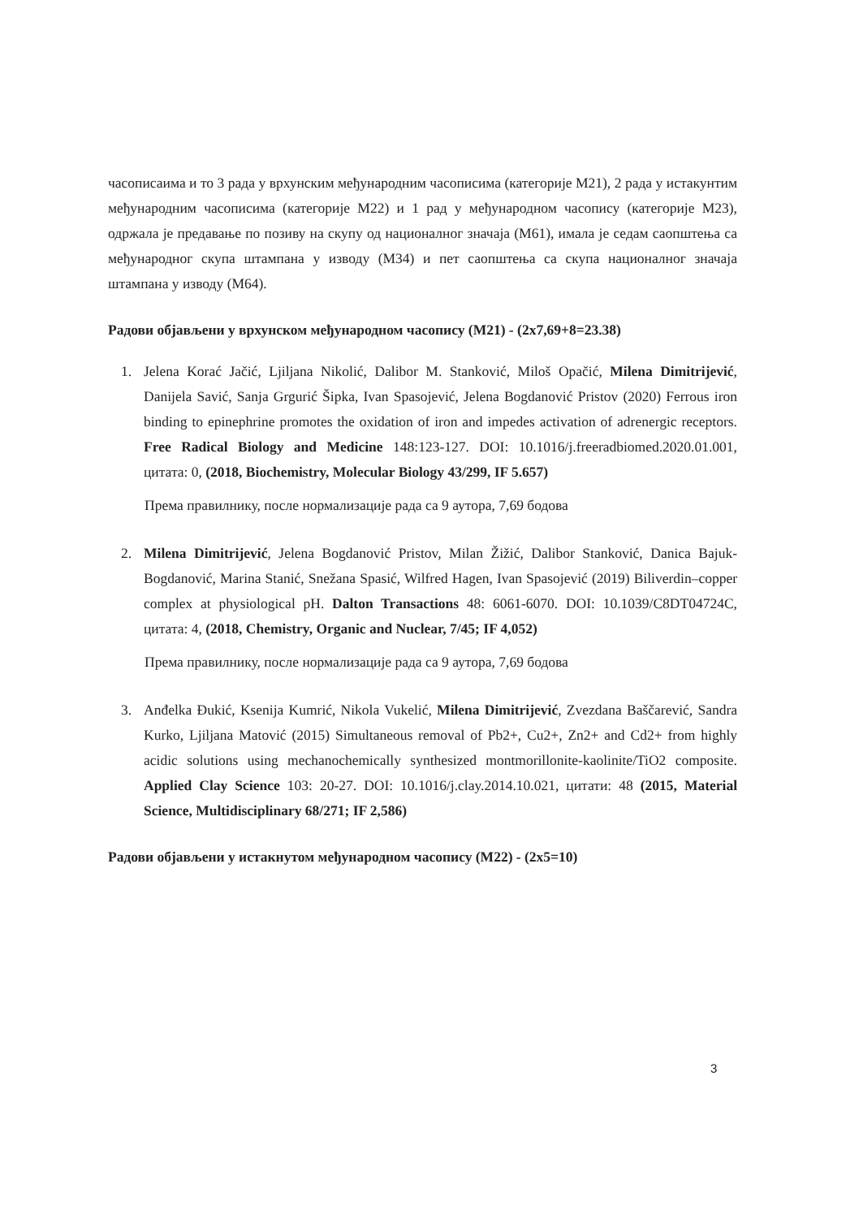часописаима и то 3 рада у врхунским међународним часописима (категорије М21), 2 рада у истакунтим међународним часописима (категорије М22) и 1 рад у међународном часопису (категорије М23), одржала је предавање по позиву на скупу од националног значаја (М61), имала је седам саопштења са међународног скупа штампана у изводу (М34) и пет саопштења са скупа националног значаја штампана у изводу (М64).
Радови објављени у врхунском међународном часопису (М21) - (2x7,69+8=23.38)
1. Jelena Korać Jačić, Ljiljana Nikolić, Dalibor M. Stanković, Miloš Opačić, Milena Dimitrijević, Danijela Savić, Sanja Grgurić Šipka, Ivan Spasojević, Jelena Bogdanović Pristov (2020) Ferrous iron binding to epinephrine promotes the oxidation of iron and impedes activation of adrenergic receptors. Free Radical Biology and Medicine 148:123-127. DOI: 10.1016/j.freeradbiomed.2020.01.001, цитата: 0, (2018, Biochemistry, Molecular Biology 43/299, IF 5.657)
Према правилнику, после нормализације рада са 9 аутора, 7,69 бодова
2. Milena Dimitrijević, Jelena Bogdanović Pristov, Milan Žižić, Dalibor Stanković, Danica Bajuk-Bogdanović, Marina Stanić, Snežana Spasić, Wilfred Hagen, Ivan Spasojević (2019) Biliverdin–copper complex at physiological pH. Dalton Transactions 48: 6061-6070. DOI: 10.1039/C8DT04724C, цитата: 4, (2018, Chemistry, Organic and Nuclear, 7/45; IF 4,052)
Према правилнику, после нормализације рада са 9 аутора, 7,69 бодова
3. Anđelka Đukić, Ksenija Kumrić, Nikola Vukelić, Milena Dimitrijević, Zvezdana Baščarević, Sandra Kurko, Ljiljana Matović (2015) Simultaneous removal of Pb2+, Cu2+, Zn2+ and Cd2+ from highly acidic solutions using mechanochemically synthesized montmorillonite-kaolinite/TiO2 composite. Applied Clay Science 103: 20-27. DOI: 10.1016/j.clay.2014.10.021, цитати: 48 (2015, Material Science, Multidisciplinary 68/271; IF 2,586)
Радови објављени у истакнутом међународном часопису (М22) - (2x5=10)
3